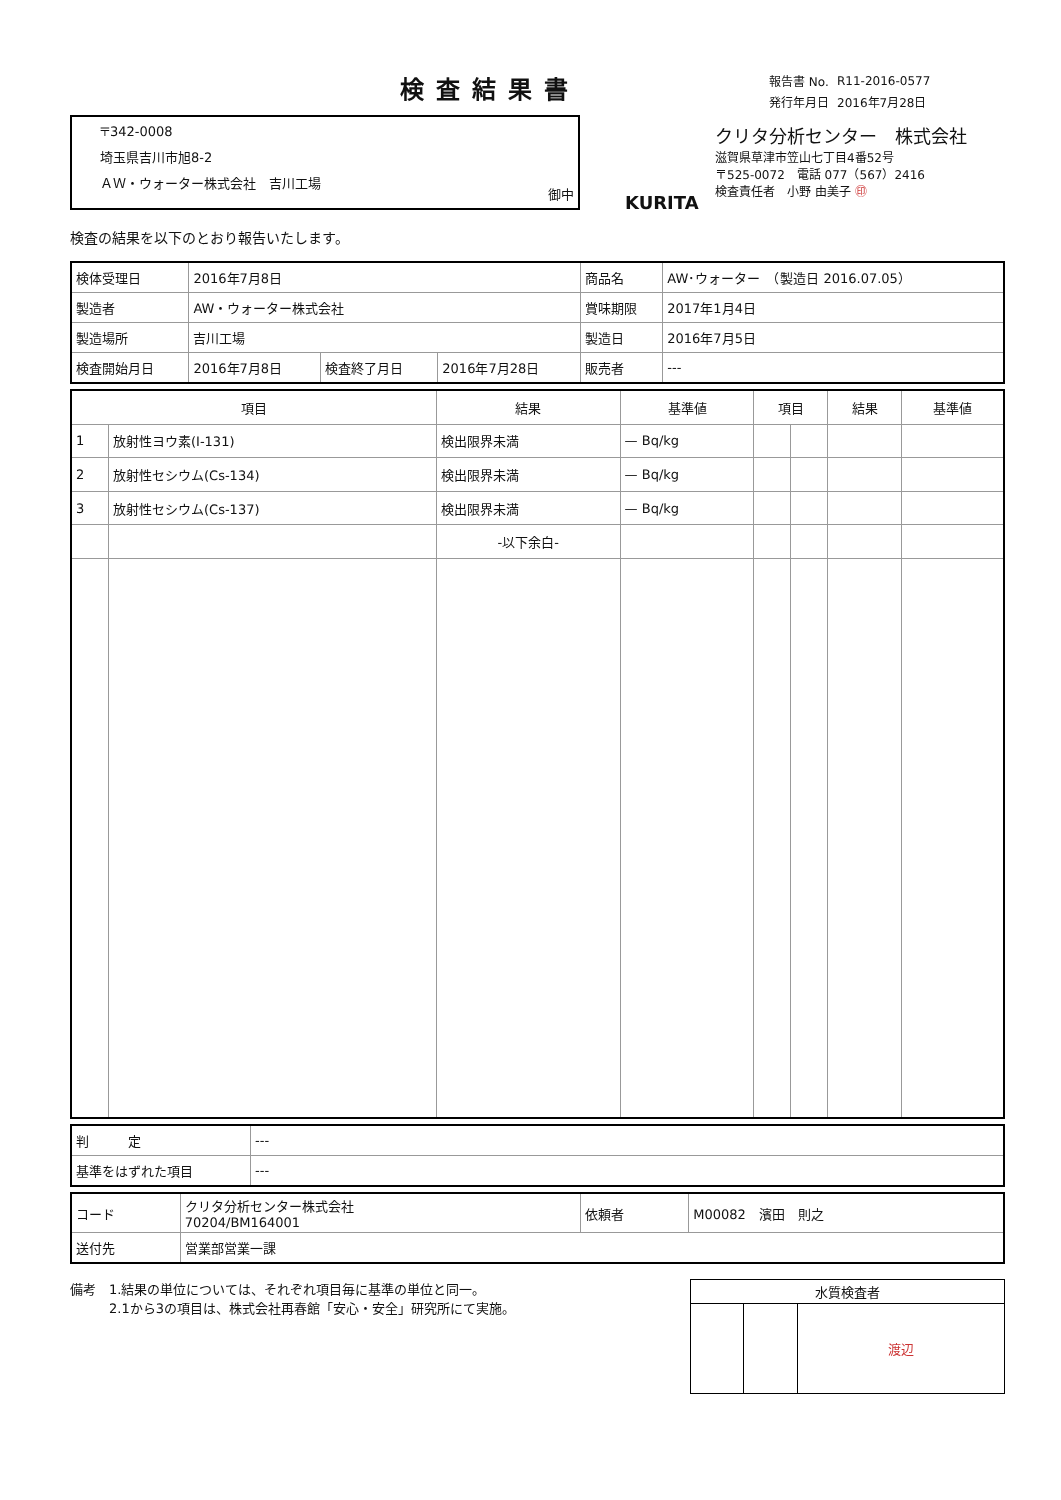検査結果書
〒342-0008
埼玉県吉川市旭8-2
ＡＷ・ウォーター株式会社　吉川工場
御中
| 報告書 No. | R11-2016-0577 |
| 発行年月日 | 2016年7月28日 |
KURITA
クリタ分析センター　株式会社
滋賀県草津市笠山七丁目4番52号
〒525-0072　電話 077（567）2416
検査責任者　小野 由美子 ㊞
検査の結果を以下のとおり報告いたします。
| 検体受理日 | 2016年7月8日 | | | 商品名 | AW･ウォーター （製造日 2016.07.05） |
| 製造者 | AW・ウォーター株式会社 | | | 賞味期限 | 2017年1月4日 |
| 製造場所 | 吉川工場 | | | 製造日 | 2016年7月5日 |
| 検査開始月日 | 2016年7月8日 | 検査終了月日 | 2016年7月28日 | 販売者 | --- |
| 項目 | | 結果 | 基準値 | 項目 | | 結果 | 基準値 |
| --- | --- | --- | --- | --- | --- | --- | --- |
| 1 | 放射性ヨウ素(I-131) | 検出限界未満 | — Bq/kg | | | | |
| 2 | 放射性セシウム(Cs-134) | 検出限界未満 | — Bq/kg | | | | |
| 3 | 放射性セシウム(Cs-137) | 検出限界未満 | — Bq/kg | | | | |
| | | -以下余白- | | | | | |
| 判 定 | --- |
| 基準をはずれた項目 | --- |
| コード | クリタ分析センター株式会社 70204/BM164001 | 依頼者 | M00082 濱田 則之 |
| 送付先 | 営業部営業一課 | | |
備考　1.結果の単位については、それぞれ項目毎に基準の単位と同一。
　　　2.1から3の項目は、株式会社再春館「安心・安全」研究所にて実施。
| 水質検査者 | | |
| --- | --- | --- |
| | | 渡辺 |